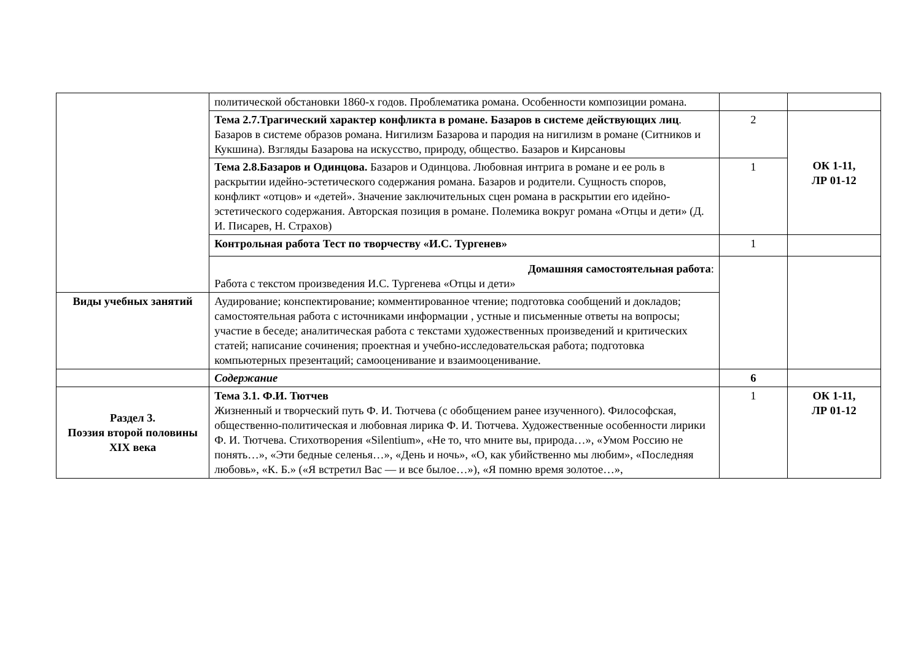| | политической обстановки 1860-х годов. Проблематика романа. Особенности композиции романа. | | |
| | Тема 2.7.Трагический характер конфликта в романе. Базаров в системе действующих лиц . Базаров в системе образов романа. Нигилизм Базарова и пародия на нигилизм в романе (Ситников и Кукшина). Взгляды Базарова на искусство, природу, общество. Базаров и Кирсановы | 2 | ОК 1-11, ЛР 01-12 |
| | Тема 2.8.Базаров и Одинцова. Базаров и Одинцова. Любовная интрига в романе и ее роль в раскрытии идейно-эстетического содержания романа. Базаров и родители. Сущность споров, конфликт «отцов» и «детей». Значение заключительных сцен романа в раскрытии его идейно-эстетического содержания. Авторская позиция в романе. Полемика вокруг романа «Отцы и дети» (Д. И. Писарев, Н. Страхов) | 1 | |
| | Контрольная работа Тест по творчеству «И.С. Тургенев» | 1 | |
| | Домашняя самостоятельная работа : Работа с текстом произведения И.С. Тургенева «Отцы и дети» | | |
| Виды учебных занятий | Аудирование; конспектирование; комментированное чтение; подготовка сообщений и докладов; самостоятельная работа с источниками информации , устные и письменные ответы на вопросы; участие в беседе; аналитическая работа с текстами художественных произведений и критических статей; написание сочинения; проектная и учебно-исследовательская работа; подготовка компьютерных презентаций; самооценивание и взаимооценивание. | | |
| | Содержание | 6 | |
| Раздел 3. Поэзия второй половины XIX века | Тема 3.1. Ф.И. Тютчев Жизненный и творческий путь Ф. И. Тютчева (с обобщением ранее изученного). Философская, общественно-политическая и любовная лирика Ф. И. Тютчева. Художественные особенности лирики Ф. И. Тютчева. Стихотворения «Silentium», «Не то, что мните вы, природа…», «Умом Россию не понять…», «Эти бедные селенья…», «День и ночь», «О, как убийственно мы любим», «Последняя любовь», «К. Б.» («Я встретил Вас — и все былое…»), «Я помню время золотое…», | 1 | ОК 1-11, ЛР 01-12 |